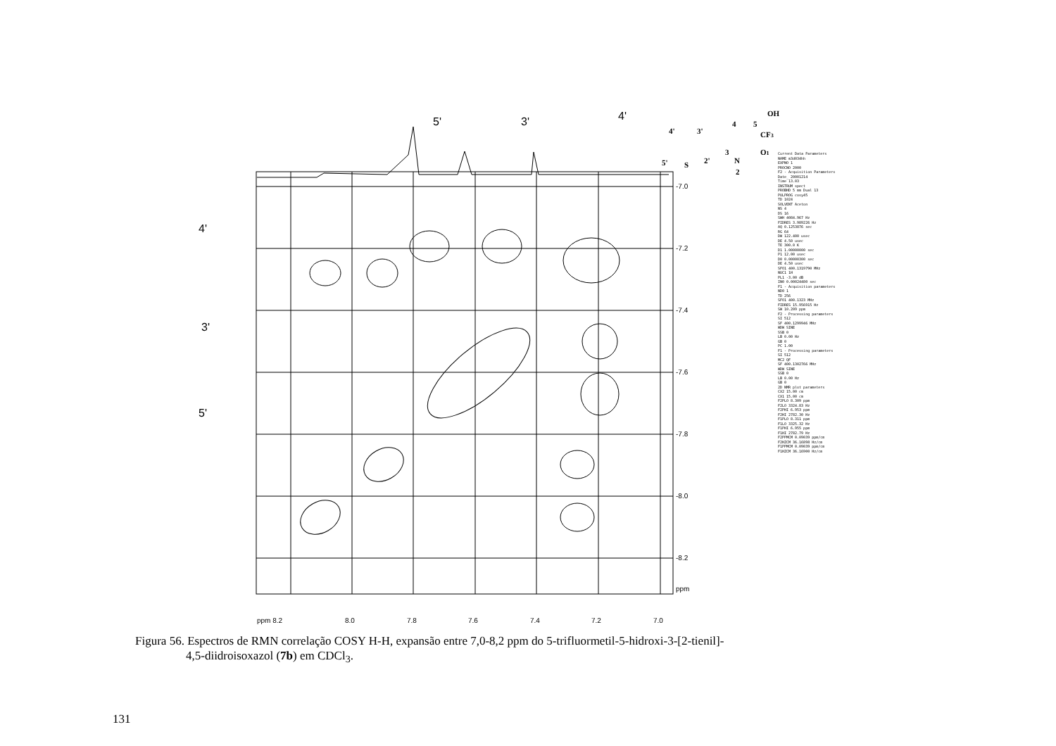-7.0
-7.2
-7.4
-7.6
-7.8
-8.0
-8.2
ppm
ppm 8.2
8.0
7.8
7.6
7.4
7.2
7.0
5'
3'
4'
4'
3'
5'
4'
3'
4
5
OH
CF3
3
2'
5'
S
N
O1
2
Current Data Parameters
NAME m3d034hh
EXPNO 1
PROCNO 2000
F2 - Acquisition Parameters
Date_ 20001214
Time 13.03
INSTRUM spect
PROBHD 5 mm Dual 13
PULPROG cosy45
TD 1024
SOLVENT Aceton
NS 4
DS 16
SWH 4084.967 Hz
FIDRES 3.989226 Hz
AQ 0.1253876 sec
RG 64
DW 122.400 usec
DE 4.50 usec
TE 300.0 K
D1 1.00000000 sec
P1 12.00 usec
D0 0.00000300 sec
DE 4.50 usec
SFO1 400.1319790 MHz
NUC1 1H
PL1 -3.00 dB
IN0 0.00024480 sec
F1 - Acquisition parameters
ND0 1
TD 256
SFO1 400.1323 MHz
FIDRES 15.956915 Hz
SW 10.209 ppm
F2 - Processing parameters
SI 512
SF 400.1299946 MHz
WDW SINE
SSB 0
LB 0.00 Hz
GB 0
PC 1.00
F1 - Processing parameters
SI 512
MC2 QF
SF 400.1302766 MHz
WDW SINE
SSB 0
LB 0.00 Hz
GB 0
2D NMR plot parameters
CX2 15.00 cm
CX1 15.00 cm
F2PLO 8.309 ppm
F2LO 3324.83 Hz
F2PHI 6.953 ppm
F2HI 2782.30 Hz
F1PLO 8.311 ppm
F1LO 3325.32 Hz
F1PHI 6.955 ppm
F1HI 2782.79 Hz
F2PPMCM 0.09039 ppm/cm
F2HZCM 36.16898 Hz/cm
F1PPMCM 0.09039 ppm/cm
F1HZCM 36.16900 Hz/cm
Figura 56. Espectros de RMN correlação COSY H-H, expansão entre 7,0-8,2 ppm do 5-trifluormetil-5-hidroxi-3-[2-tienil]-
4,5-diidroisoxazol (7b) em CDCl<sub>3</sub>.
131